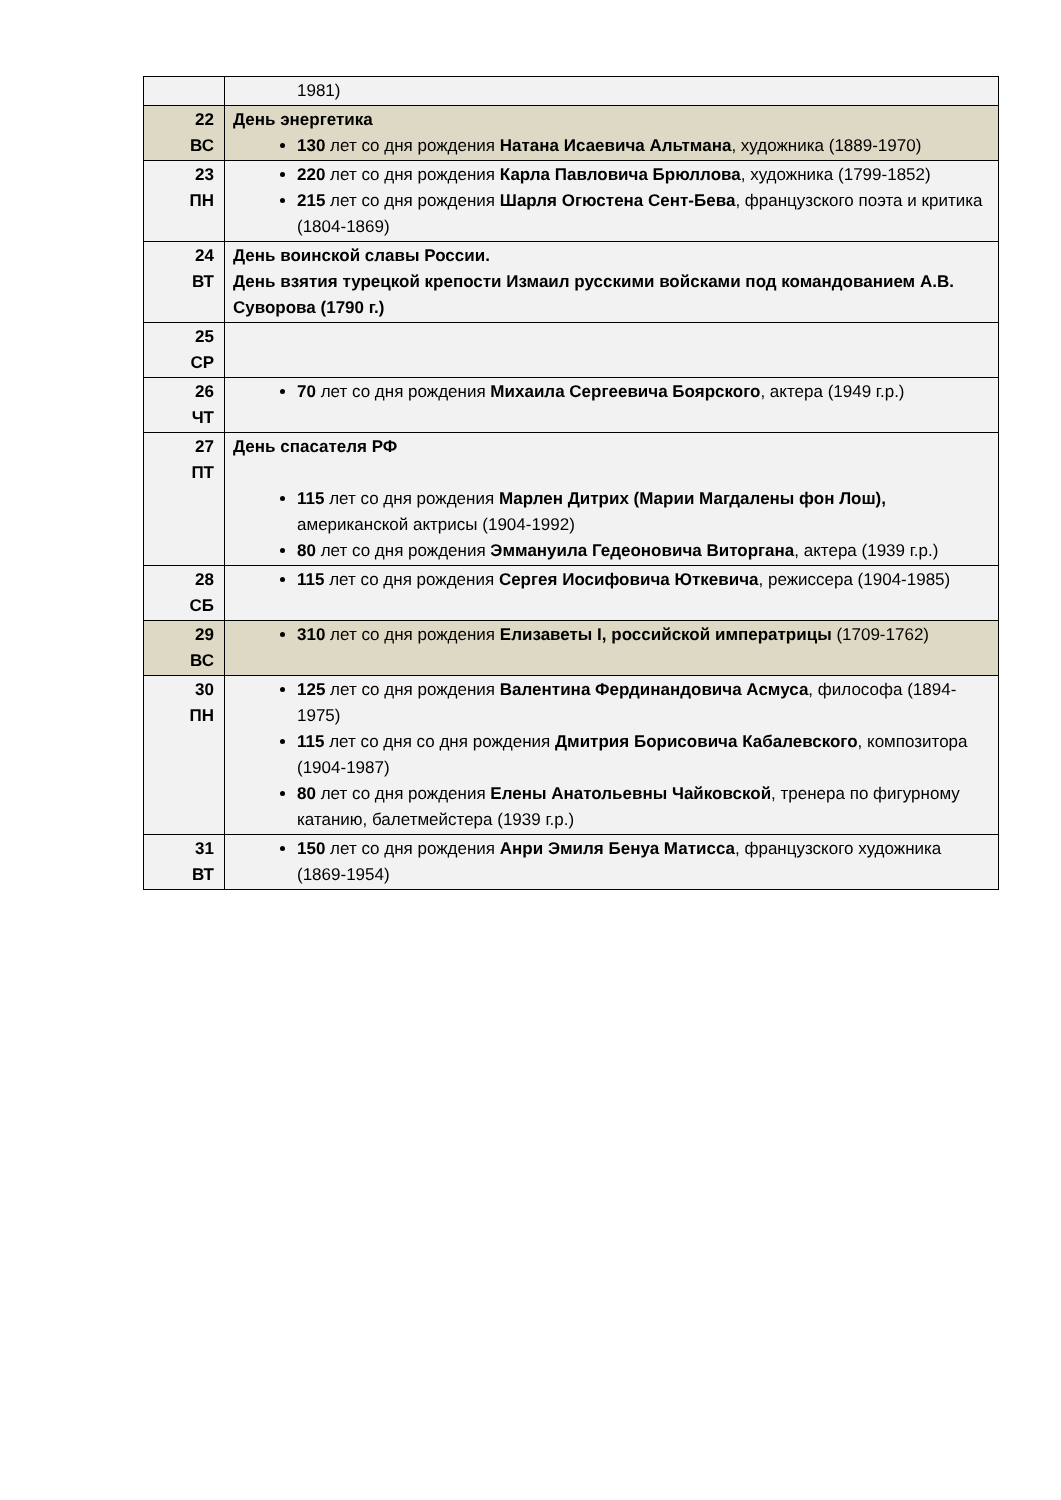| | 1981) |
| 22 ВС | День энергетика 130 лет со дня рождения Натана Исаевича Альтмана , художника (1889-1970) |
| 23 ПН | 220 лет со дня рождения Карла Павловича Брюллова , художника (1799-1852) 215 лет со дня рождения Шарля Огюстена Сент-Бева , французского поэта и критика (1804-1869) |
| 24 ВТ | День воинской славы России. День взятия турецкой крепости Измаил русскими войсками под командованием А.В. Суворова (1790 г.) |
| 25 СР | |
| 26 ЧТ | 70 лет со дня рождения Михаила Сергеевича Боярского , актера (1949 г.р.) |
| 27 ПТ | День спасателя РФ 115 лет со дня рождения Марлен Дитрих (Марии Магдалены фон Лош), американской актрисы (1904-1992) 80 лет со дня рождения Эммануила Гедеоновича Виторгана , актера (1939 г.р.) |
| 28 СБ | 115 лет со дня рождения Сергея Иосифовича Юткевича , режиссера (1904-1985) |
| 29 ВС | 310 лет со дня рождения Елизаветы I, российской императрицы (1709-1762) |
| 30 ПН | 125 лет со дня рождения Валентина Фердинандовича Асмуса , философа (1894-1975) 115 лет со дня со дня рождения Дмитрия Борисовича Кабалевского , композитора (1904-1987) 80 лет со дня рождения Елены Анатольевны Чайковской , тренера по фигурному катанию, балетмейстера (1939 г.р.) |
| 31 ВТ | 150 лет со дня рождения Анри Эмиля Бенуа Матисса , французского художника (1869-1954) |